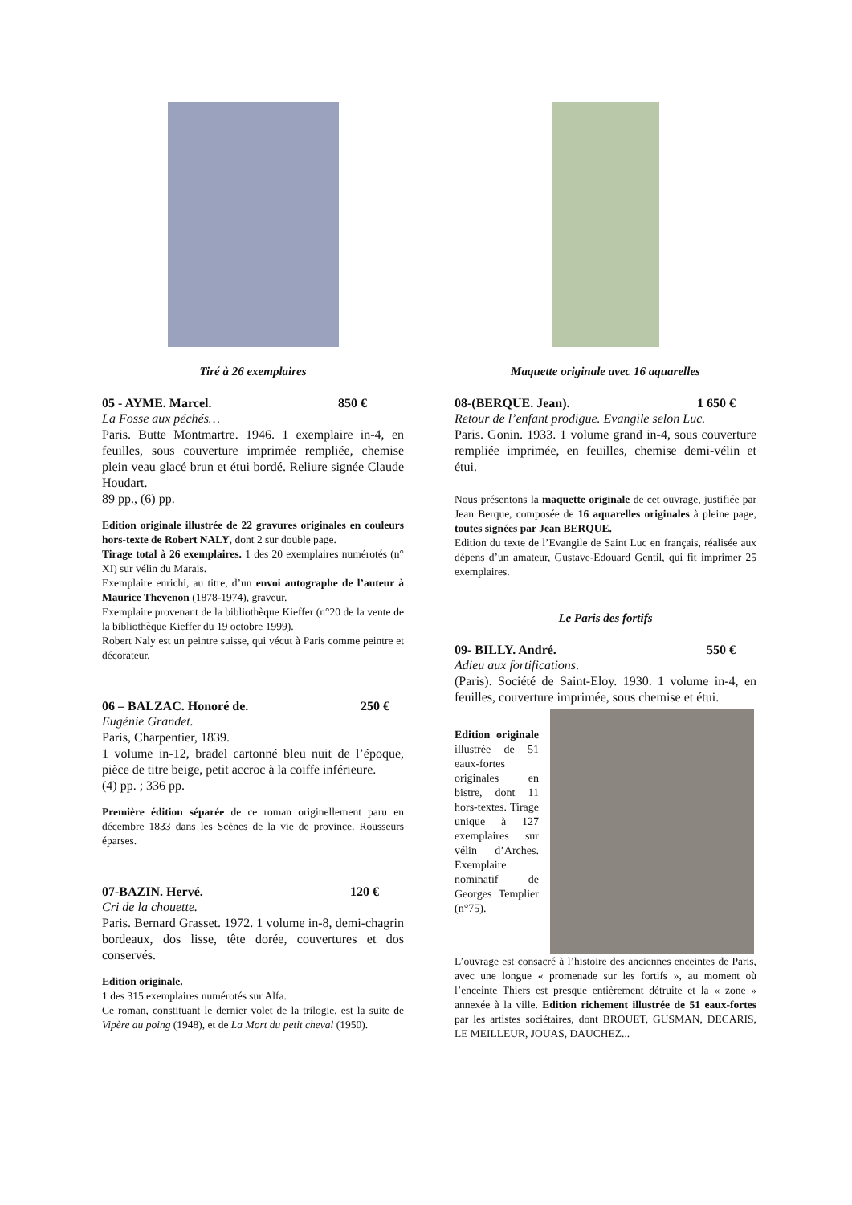Tiré à 26 exemplaires
05 - AYME. Marcel. 850 €
La Fosse aux péchés…
Paris. Butte Montmartre. 1946. 1 exemplaire in-4, en feuilles, sous couverture imprimée rempliée, chemise plein veau glacé brun et étui bordé. Reliure signée Claude Houdart.
89 pp., (6) pp.
Edition originale illustrée de 22 gravures originales en couleurs hors-texte de Robert NALY, dont 2 sur double page.
Tirage total à 26 exemplaires. 1 des 20 exemplaires numérotés (n° XI) sur vélin du Marais.
Exemplaire enrichi, au titre, d’un envoi autographe de l’auteur à Maurice Thevenon (1878-1974), graveur.
Exemplaire provenant de la bibliothèque Kieffer (n°20 de la vente de la bibliothèque Kieffer du 19 octobre 1999).
Robert Naly est un peintre suisse, qui vécut à Paris comme peintre et décorateur.
06 – BALZAC. Honoré de. 250 €
Eugénie Grandet.
Paris, Charpentier, 1839.
1 volume in-12, bradel cartonné bleu nuit de l’époque, pièce de titre beige, petit accroc à la coiffe inférieure.
(4) pp. ; 336 pp.
Première édition séparée de ce roman originellement paru en décembre 1833 dans les Scènes de la vie de province. Rousseurs éparses.
07-BAZIN. Hervé. 120 €
Cri de la chouette.
Paris. Bernard Grasset. 1972. 1 volume in-8, demi-chagrin bordeaux, dos lisse, tête dorée, couvertures et dos conservés.
Edition originale.
1 des 315 exemplaires numérotés sur Alfa.
Ce roman, constituant le dernier volet de la trilogie, est la suite de Vipère au poing (1948), et de La Mort du petit cheval (1950).
Maquette originale avec 16 aquarelles
08-(BERQUE. Jean). 1 650 €
Retour de l’enfant prodigue. Evangile selon Luc.
Paris. Gonin. 1933. 1 volume grand in-4, sous couverture rempliée imprimée, en feuilles, chemise demi-vélin et étui.
Nous présentons la maquette originale de cet ouvrage, justifiée par Jean Berque, composée de 16 aquarelles originales à pleine page, toutes signées par Jean BERQUE.
Edition du texte de l’Evangile de Saint Luc en français, réalisée aux dépens d’un amateur, Gustave-Edouard Gentil, qui fit imprimer 25 exemplaires.
Le Paris des fortifs
09- BILLY. André. 550 €
Adieu aux fortifications.
(Paris). Société de Saint-Eloy. 1930. 1 volume in-4, en feuilles, couverture imprimée, sous chemise et étui.
Edition originale illustrée de 51 eaux-fortes originales en bistre, dont 11 hors-textes. Tirage unique à 127 exemplaires sur vélin d’Arches. Exemplaire nominatif de Georges Templier (n°75).
L’ouvrage est consacré à l’histoire des anciennes enceintes de Paris, avec une longue « promenade sur les fortifs », au moment où l’enceinte Thiers est presque entièrement détruite et la « zone » annexée à la ville. Edition richement illustrée de 51 eaux-fortes par les artistes sociétaires, dont BROUET, GUSMAN, DECARIS, LE MEILLEUR, JOUAS, DAUCHEZ...